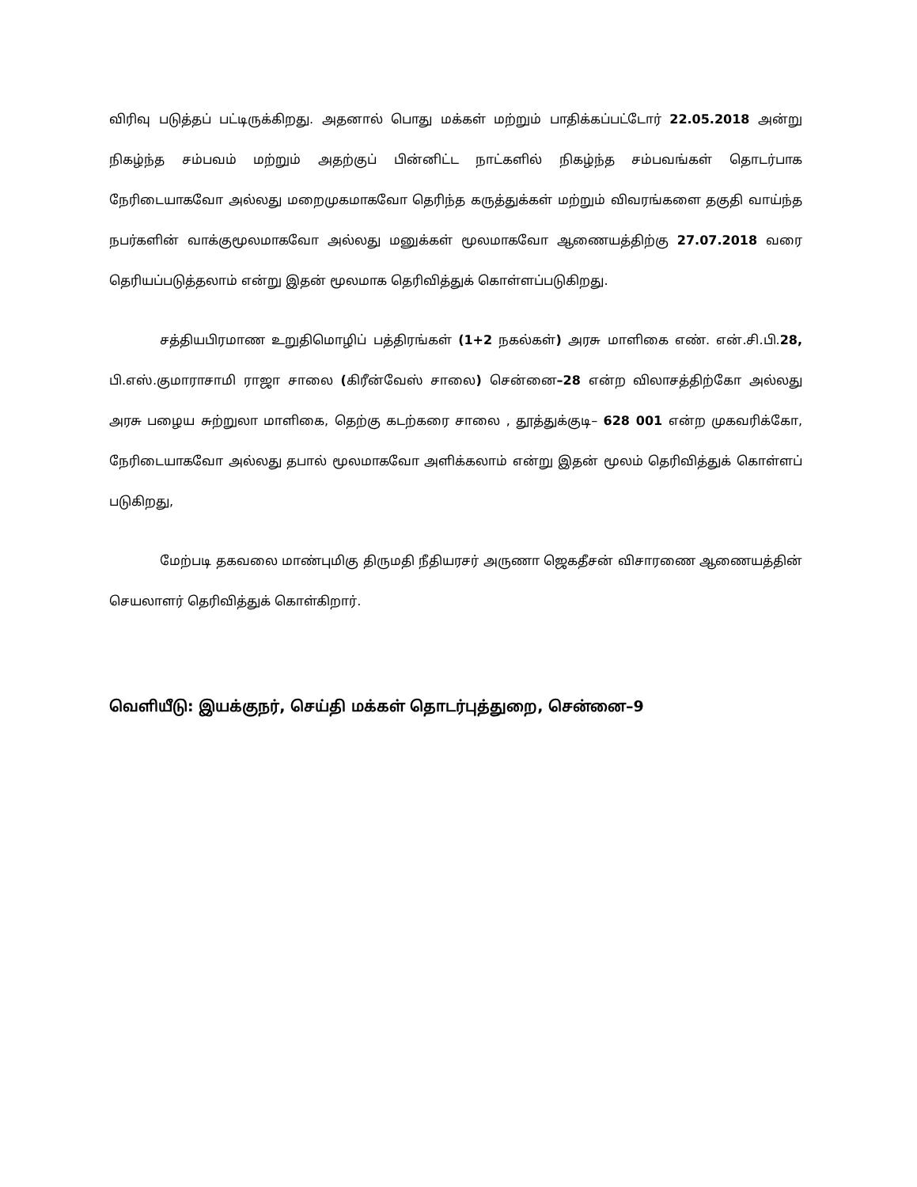விரிவு படுத்தப் பட்டிருக்கிறது. அதனால் பொது மக்கள் மற்றும் பாதிக்கப்பட்டோர் 22.05.2018 அன்று நிகழ்ந்த சம்பவம் மற்றும் அதற்குப் பின்னிட்ட நாட்களில் நிகழ்ந்த சம்பவங்கள் தொடர்பாக நேரிடையாகவோ அல்லது மறைமுகமாகவோ தெரிந்த கருத்துக்கள் மற்றும் விவரங்களை தகுதி வாய்ந்த நபர்களின் வாக்குமூலமாகவோ அல்லது மனுக்கள் மூலமாகவோ ஆணையத்திற்கு 27.07.2018 வரை தெரியப்படுத்தலாம் என்று இதன் மூலமாக தெரிவித்துக் கொள்ளப்படுகிறது.
சத்தியபிரமாண உறுதிமொழிப் பத்திரங்கள் (1+2 நகல்கள்) அரசு மாளிகை எண். என்.சி.பி.28, பி.எஸ்.குமாராசாமி ராஜா சாலை (கிரீன்வேஸ் சாலை) சென்னை–28 என்ற விலாசத்திற்கோ அல்லது அரசு பழைய சுற்றுலா மாளிகை, தெற்கு கடற்கரை சாலை , தூத்துக்குடி– 628 001 என்ற முகவரிக்கோ, நேரிடையாகவோ அல்லது தபால் மூலமாகவோ அளிக்கலாம் என்று இதன் மூலம் தெரிவித்துக் கொள்ளப் படுகிறது,
மேற்படி தகவலை மாண்புமிகு திருமதி நீதியரசர் அருணா ஜெகதீசன் விசாரணை ஆணையத்தின் செயலாளர் தெரிவித்துக் கொள்கிறார்.
வெளியீடு: இயக்குநர், செய்தி மக்கள் தொடர்புத்துறை, சென்னை–9